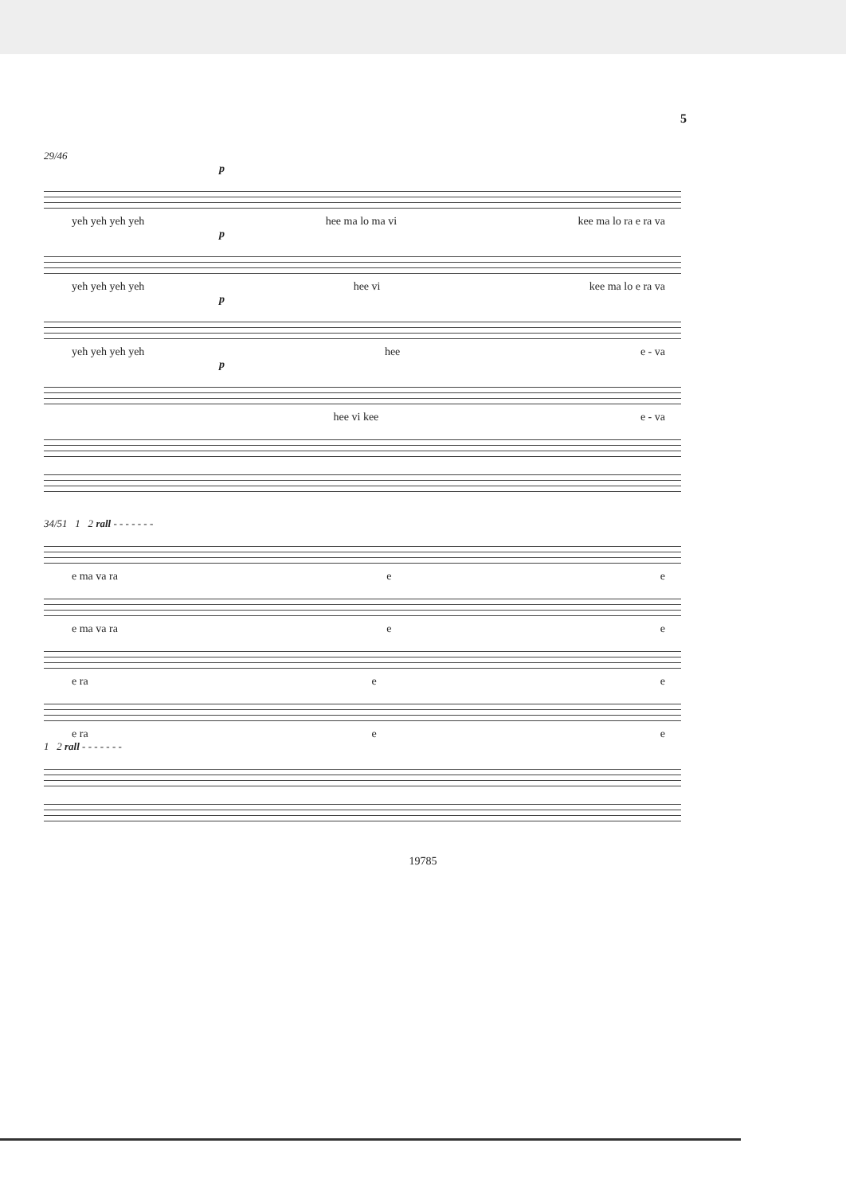5
29/46
p
yeh yeh yeh yeh hee ma lo ma vi kee ma lo ra e ra va
p
yeh yeh yeh yeh hee vi kee ma lo e ra va
p
yeh yeh yeh yeh hee e - va
p
hee vi kee e - va
34/51 1 2 rall - - - - - - -
e ma va ra e e
e ma va ra e e
e ra e e
e ra e e
1 2 rall - - - - - - -
19785